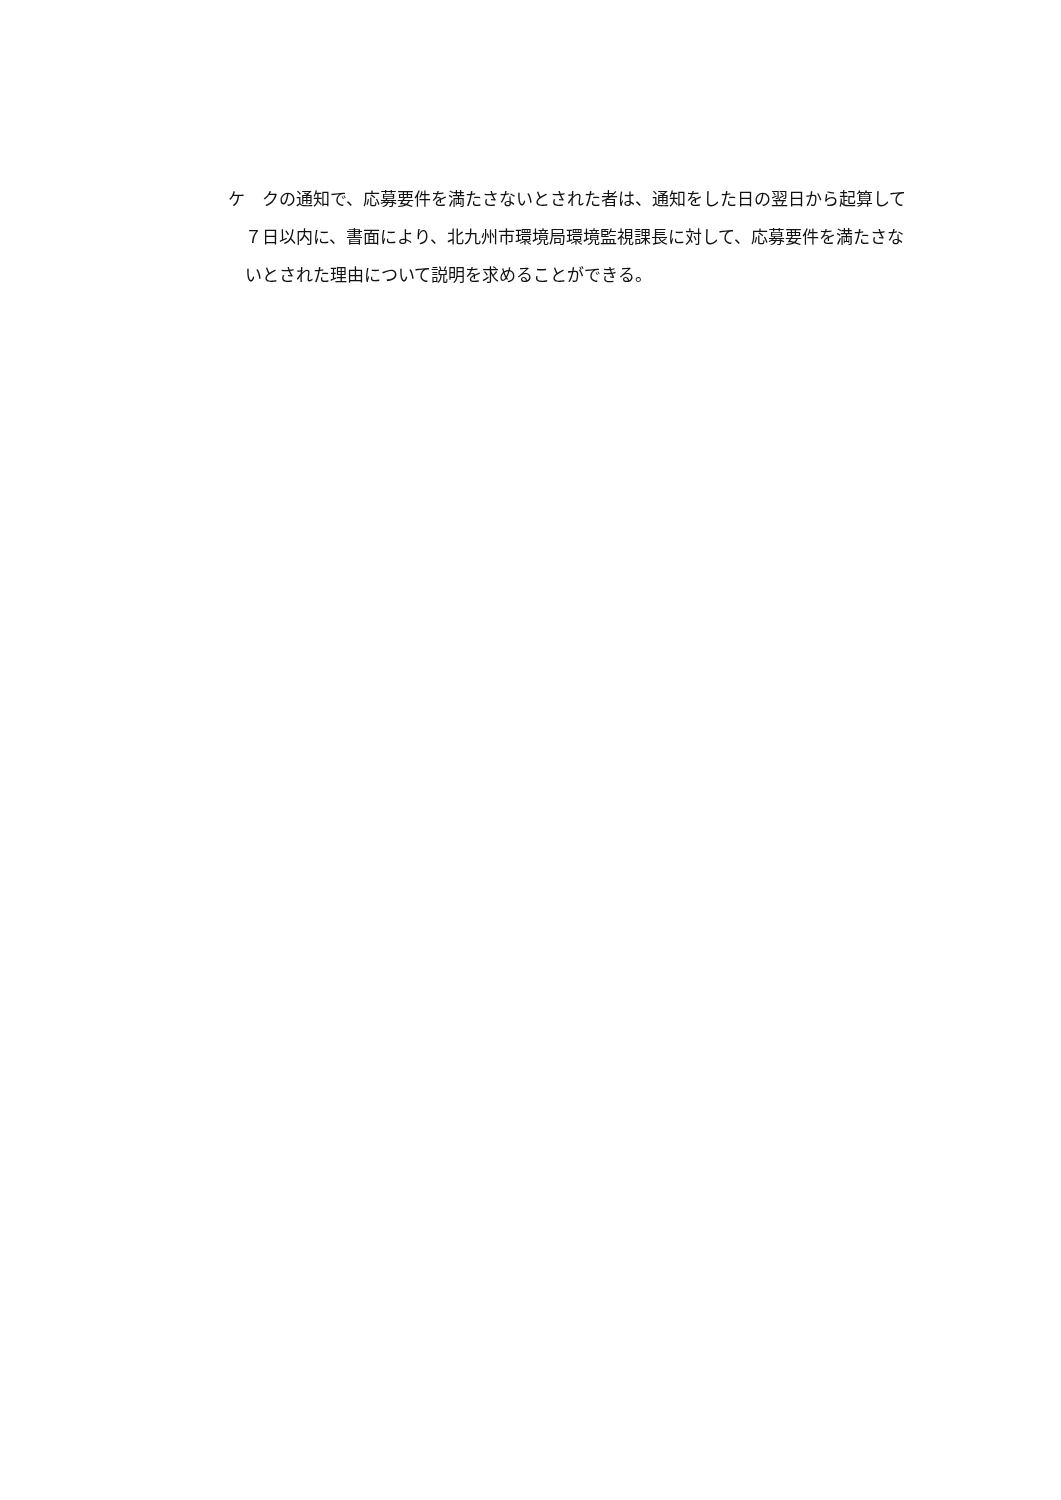ケ　クの通知で、応募要件を満たさないとされた者は、通知をした日の翌日から起算して７日以内に、書面により、北九州市環境局環境監視課長に対して、応募要件を満たさないとされた理由について説明を求めることができる。